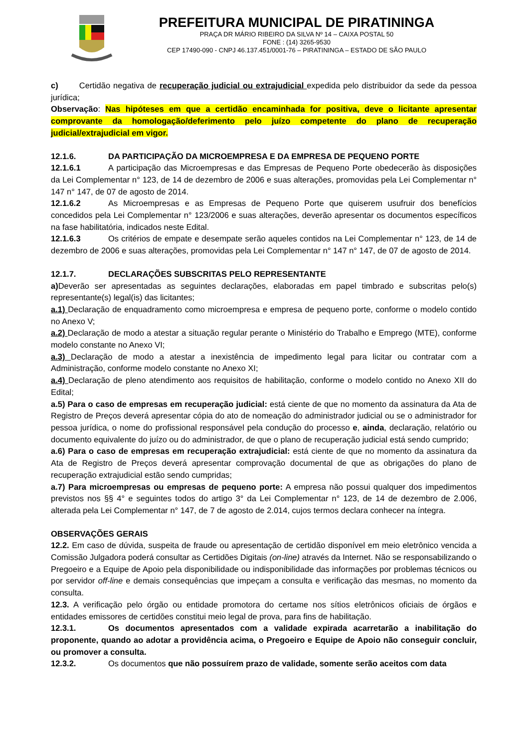PREFEITURA MUNICIPAL DE PIRATININGA
PRAÇA DR MÁRIO RIBEIRO DA SILVA Nº 14 – CAIXA POSTAL 50
FONE : (14) 3265-9530
CEP 17490-090 - CNPJ 46.137.451/0001-76 – PIRATININGA – ESTADO DE SÃO PAULO
c) Certidão negativa de recuperação judicial ou extrajudicial expedida pelo distribuidor da sede da pessoa jurídica;
Observação: Nas hipóteses em que a certidão encaminhada for positiva, deve o licitante apresentar comprovante da homologação/deferimento pelo juízo competente do plano de recuperação judicial/extrajudicial em vigor.
12.1.6. DA PARTICIPAÇÃO DA MICROEMPRESA E DA EMPRESA DE PEQUENO PORTE
12.1.6.1 A participação das Microempresas e das Empresas de Pequeno Porte obedecerão às disposições da Lei Complementar n° 123, de 14 de dezembro de 2006 e suas alterações, promovidas pela Lei Complementar n° 147 n° 147, de 07 de agosto de 2014.
12.1.6.2 As Microempresas e as Empresas de Pequeno Porte que quiserem usufruir dos benefícios concedidos pela Lei Complementar n° 123/2006 e suas alterações, deverão apresentar os documentos específicos na fase habilitatória, indicados neste Edital.
12.1.6.3 Os critérios de empate e desempate serão aqueles contidos na Lei Complementar n° 123, de 14 de dezembro de 2006 e suas alterações, promovidas pela Lei Complementar n° 147 n° 147, de 07 de agosto de 2014.
12.1.7. DECLARAÇÕES SUBSCRITAS PELO REPRESENTANTE
a) Deverão ser apresentadas as seguintes declarações, elaboradas em papel timbrado e subscritas pelo(s) representante(s) legal(is) das licitantes;
a.1) Declaração de enquadramento como microempresa e empresa de pequeno porte, conforme o modelo contido no Anexo V;
a.2) Declaração de modo a atestar a situação regular perante o Ministério do Trabalho e Emprego (MTE), conforme modelo constante no Anexo VI;
a.3) Declaração de modo a atestar a inexistência de impedimento legal para licitar ou contratar com a Administração, conforme modelo constante no Anexo XI;
a.4) Declaração de pleno atendimento aos requisitos de habilitação, conforme o modelo contido no Anexo XII do Edital;
a.5) Para o caso de empresas em recuperação judicial: está ciente de que no momento da assinatura da Ata de Registro de Preços deverá apresentar cópia do ato de nomeação do administrador judicial ou se o administrador for pessoa jurídica, o nome do profissional responsável pela condução do processo e, ainda, declaração, relatório ou documento equivalente do juízo ou do administrador, de que o plano de recuperação judicial está sendo cumprido;
a.6) Para o caso de empresas em recuperação extrajudicial: está ciente de que no momento da assinatura da Ata de Registro de Preços deverá apresentar comprovação documental de que as obrigações do plano de recuperação extrajudicial estão sendo cumpridas;
a.7) Para microempresas ou empresas de pequeno porte: A empresa não possui qualquer dos impedimentos previstos nos §§ 4° e seguintes todos do artigo 3° da Lei Complementar n° 123, de 14 de dezembro de 2.006, alterada pela Lei Complementar n° 147, de 7 de agosto de 2.014, cujos termos declara conhecer na íntegra.
OBSERVAÇÕES GERAIS
12.2. Em caso de dúvida, suspeita de fraude ou apresentação de certidão disponível em meio eletrônico vencida a Comissão Julgadora poderá consultar as Certidões Digitais (on-line) através da Internet. Não se responsabilizando o Pregoeiro e a Equipe de Apoio pela disponibilidade ou indisponibilidade das informações por problemas técnicos ou por servidor off-line e demais consequências que impeçam a consulta e verificação das mesmas, no momento da consulta.
12.3. A verificação pelo órgão ou entidade promotora do certame nos sítios eletrônicos oficiais de órgãos e entidades emissores de certidões constitui meio legal de prova, para fins de habilitação.
12.3.1. Os documentos apresentados com a validade expirada acarretarão a inabilitação do proponente, quando ao adotar a providência acima, o Pregoeiro e Equipe de Apoio não conseguir concluir, ou promover a consulta.
12.3.2. Os documentos que não possuírem prazo de validade, somente serão aceitos com data